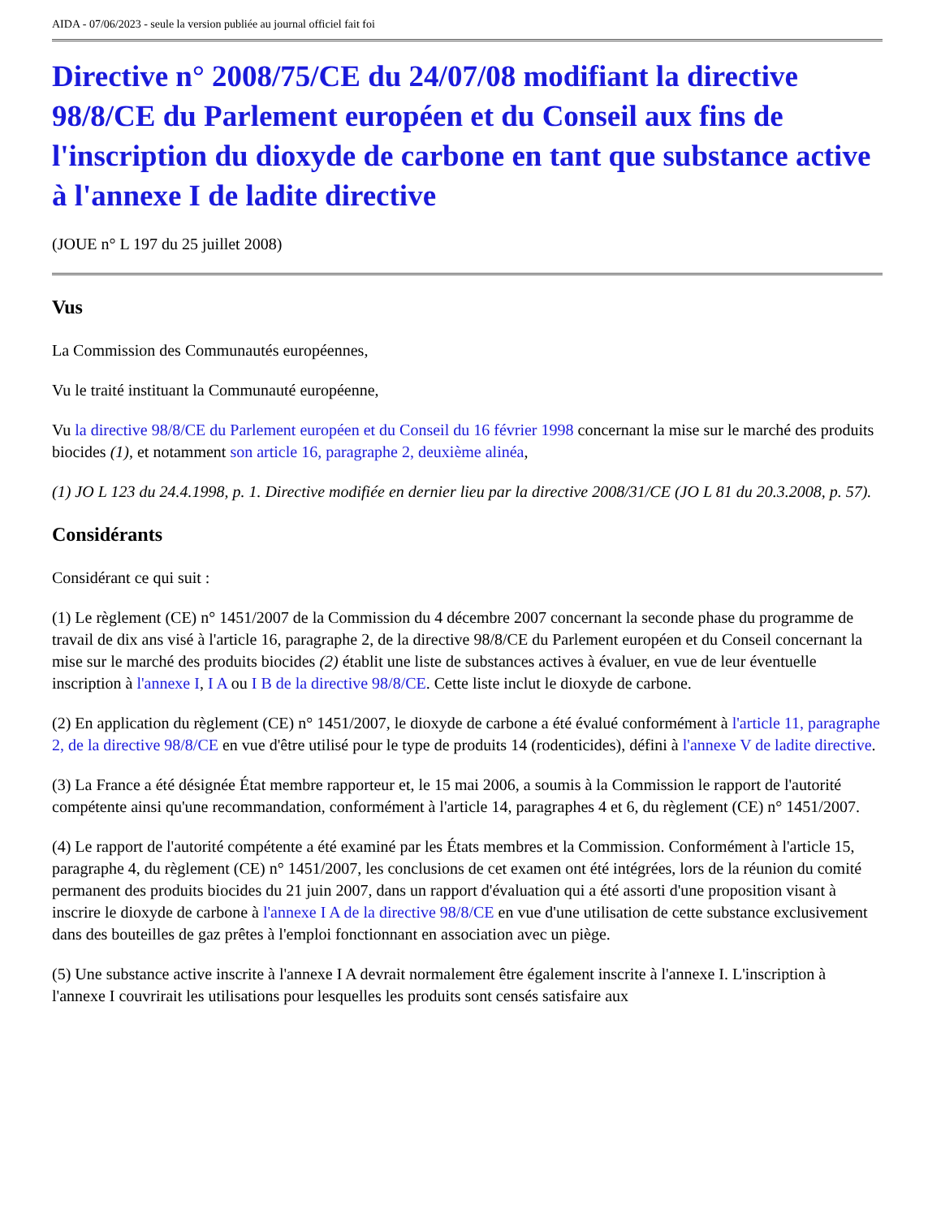AIDA - 07/06/2023 - seule la version publiée au journal officiel fait foi
Directive n° 2008/75/CE du 24/07/08 modifiant la directive 98/8/CE du Parlement européen et du Conseil aux fins de l'inscription du dioxyde de carbone en tant que substance active à l'annexe I de ladite directive
(JOUE n° L 197 du 25 juillet 2008)
Vus
La Commission des Communautés européennes,
Vu le traité instituant la Communauté européenne,
Vu la directive 98/8/CE du Parlement européen et du Conseil du 16 février 1998 concernant la mise sur le marché des produits biocides (1), et notamment son article 16, paragraphe 2, deuxième alinéa,
(1) JO L 123 du 24.4.1998, p. 1. Directive modifiée en dernier lieu par la directive 2008/31/CE (JO L 81 du 20.3.2008, p. 57).
Considérants
Considérant ce qui suit :
(1) Le règlement (CE) n° 1451/2007 de la Commission du 4 décembre 2007 concernant la seconde phase du programme de travail de dix ans visé à l'article 16, paragraphe 2, de la directive 98/8/CE du Parlement européen et du Conseil concernant la mise sur le marché des produits biocides (2) établit une liste de substances actives à évaluer, en vue de leur éventuelle inscription à l'annexe I, I A ou I B de la directive 98/8/CE. Cette liste inclut le dioxyde de carbone.
(2) En application du règlement (CE) n° 1451/2007, le dioxyde de carbone a été évalué conformément à l'article 11, paragraphe 2, de la directive 98/8/CE en vue d'être utilisé pour le type de produits 14 (rodenticides), défini à l'annexe V de ladite directive.
(3) La France a été désignée État membre rapporteur et, le 15 mai 2006, a soumis à la Commission le rapport de l'autorité compétente ainsi qu'une recommandation, conformément à l'article 14, paragraphes 4 et 6, du règlement (CE) n° 1451/2007.
(4) Le rapport de l'autorité compétente a été examiné par les États membres et la Commission. Conformément à l'article 15, paragraphe 4, du règlement (CE) n° 1451/2007, les conclusions de cet examen ont été intégrées, lors de la réunion du comité permanent des produits biocides du 21 juin 2007, dans un rapport d'évaluation qui a été assorti d'une proposition visant à inscrire le dioxyde de carbone à l'annexe I A de la directive 98/8/CE en vue d'une utilisation de cette substance exclusivement dans des bouteilles de gaz prêtes à l'emploi fonctionnant en association avec un piège.
(5) Une substance active inscrite à l'annexe I A devrait normalement être également inscrite à l'annexe I. L'inscription à l'annexe I couvrirait les utilisations pour lesquelles les produits sont censés satisfaire aux